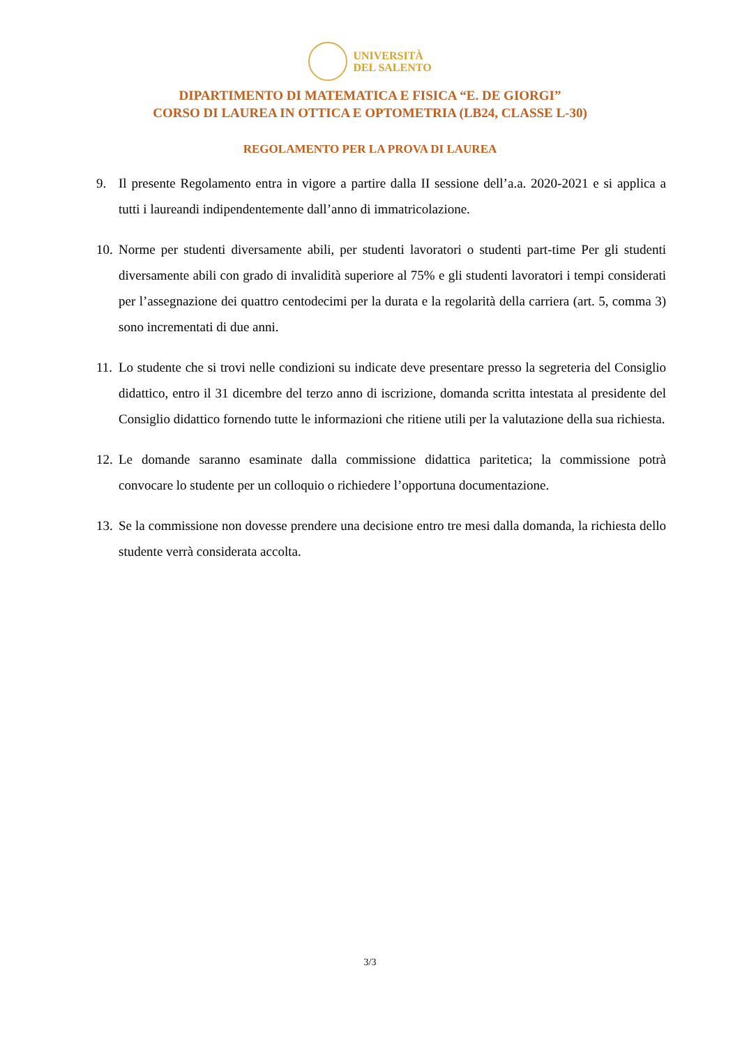UNIVERSITÀ
DEL SALENTO
DIPARTIMENTO DI MATEMATICA E FISICA “E. DE GIORGI”
CORSO DI LAUREA IN OTTICA E OPTOMETRIA (LB24, CLASSE L-30)
REGOLAMENTO PER LA PROVA DI LAUREA
9. Il presente Regolamento entra in vigore a partire dalla II sessione dell’a.a. 2020-2021 e si applica a tutti i laureandi indipendentemente dall’anno di immatricolazione.
10. Norme per studenti diversamente abili, per studenti lavoratori o studenti part-time Per gli studenti diversamente abili con grado di invalidità superiore al 75% e gli studenti lavoratori i tempi considerati per l’assegnazione dei quattro centodecimi per la durata e la regolarità della carriera (art. 5, comma 3) sono incrementati di due anni.
11. Lo studente che si trovi nelle condizioni su indicate deve presentare presso la segreteria del Consiglio didattico, entro il 31 dicembre del terzo anno di iscrizione, domanda scritta intestata al presidente del Consiglio didattico fornendo tutte le informazioni che ritiene utili per la valutazione della sua richiesta.
12. Le domande saranno esaminate dalla commissione didattica paritetica; la commissione potrà convocare lo studente per un colloquio o richiedere l’opportuna documentazione.
13. Se la commissione non dovesse prendere una decisione entro tre mesi dalla domanda, la richiesta dello studente verrà considerata accolta.
3/3